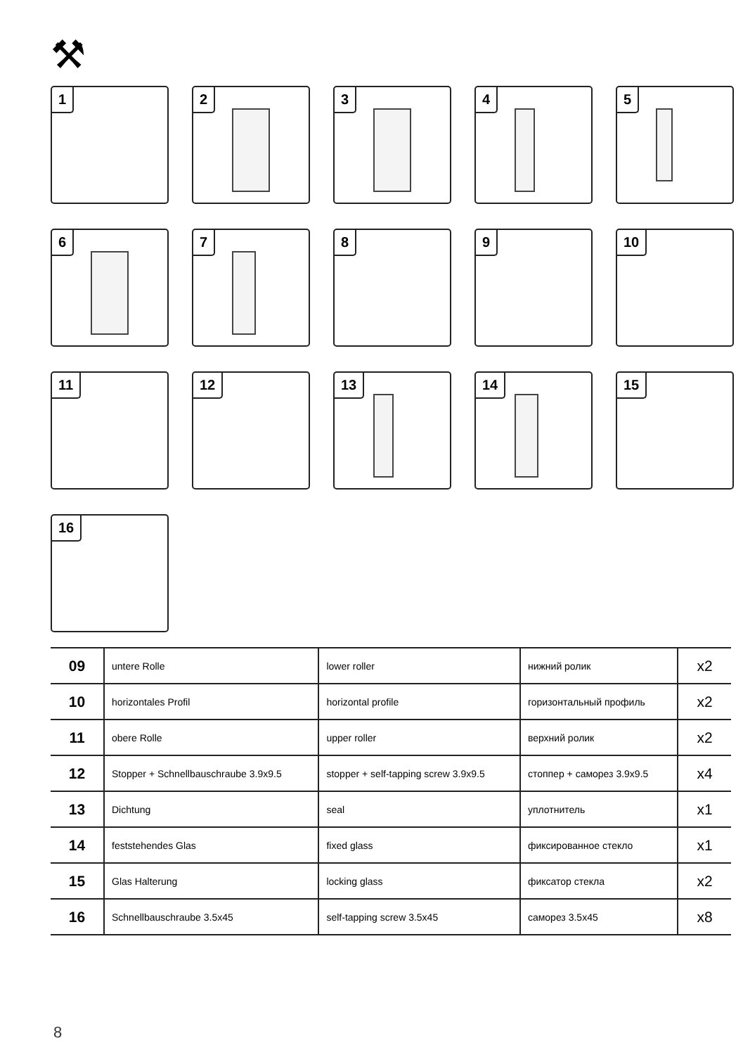⚒
1
2
3
4
5
6
7
8
9
10
11
12
13
14
15
16
| 09 | untere Rolle | lower roller | нижний ролик | x2 |
| 10 | horizontales Profil | horizontal profile | горизонтальный профиль | x2 |
| 11 | obere Rolle | upper roller | верхний ролик | x2 |
| 12 | Stopper + Schnellbauschraube 3.9x9.5 | stopper + self-tapping screw 3.9x9.5 | стоппер + саморез 3.9x9.5 | x4 |
| 13 | Dichtung | seal | уплотнитель | x1 |
| 14 | feststehendes Glas | fixed glass | фиксированное стекло | x1 |
| 15 | Glas Halterung | locking glass | фиксатор стекла | x2 |
| 16 | Schnellbauschraube 3.5x45 | self-tapping screw 3.5x45 | саморез 3.5x45 | x8 |
8